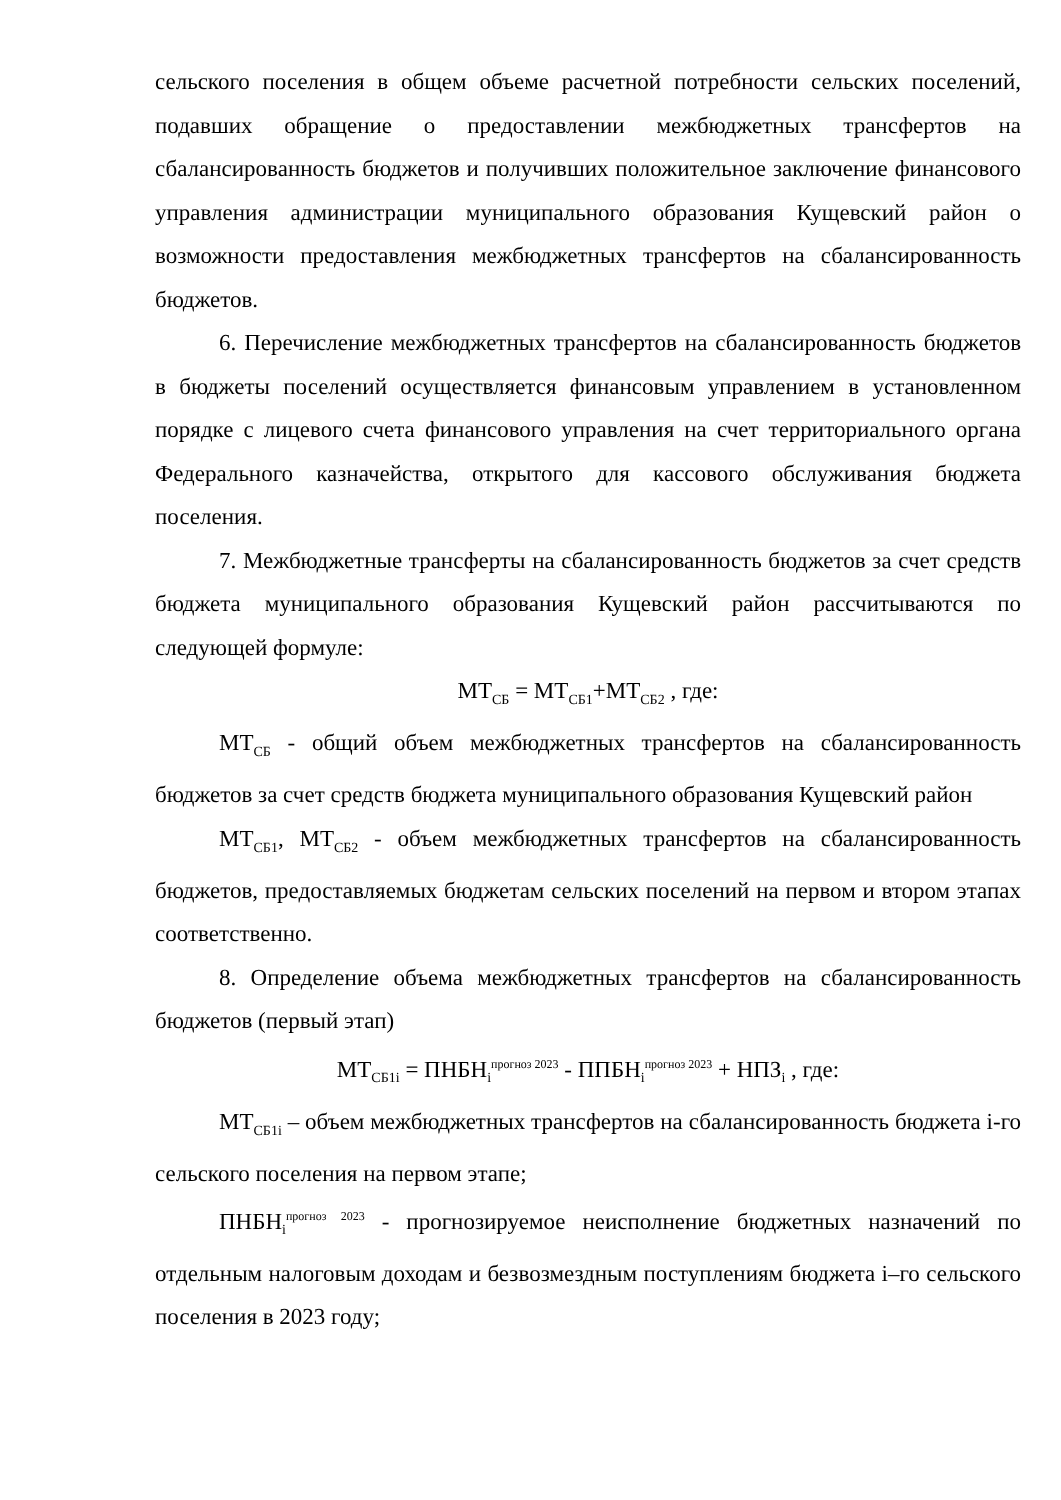сельского поселения в общем объеме расчетной потребности сельских поселений, подавших обращение о предоставлении межбюджетных трансфертов на сбалансированность бюджетов и получивших положительное заключение финансового управления администрации муниципального образования Кущевский район о возможности предоставления межбюджетных трансфертов на сбалансированность бюджетов.
6. Перечисление межбюджетных трансфертов на сбалансированность бюджетов в бюджеты поселений осуществляется финансовым управлением в установленном порядке с лицевого счета финансового управления на счет территориального органа Федерального казначейства, открытого для кассового обслуживания бюджета поселения.
7. Межбюджетные трансферты на сбалансированность бюджетов за счет средств бюджета муниципального образования Кущевский район рассчитываются по следующей формуле:
МТ<sub>СБ</sub> = МТ<sub>СБ1</sub>+МТ<sub>СБ2</sub> , где:
МТ<sub>СБ</sub> - общий объем межбюджетных трансфертов на сбалансированность бюджетов за счет средств бюджета муниципального образования Кущевский район
МТ<sub>СБ1</sub>, МТ<sub>СБ2</sub> - объем межбюджетных трансфертов на сбалансированность бюджетов, предоставляемых бюджетам сельских поселений на первом и втором этапах соответственно.
8. Определение объема межбюджетных трансфертов на сбалансированность бюджетов (первый этап)
МТ<sub>СБ1i</sub> = ПНБН<sub>i</sub><sup>прогноз 2023</sup> - ППБН<sub>i</sub><sup>прогноз 2023</sup> + НПЗ<sub>i</sub> , где:
МТ<sub>СБ1i</sub> – объем межбюджетных трансфертов на сбалансированность бюджета i-го сельского поселения на первом этапе;
ПНБН<sub>i</sub><sup>прогноз 2023</sup> - прогнозируемое неисполнение бюджетных назначений по отдельным налоговым доходам и безвозмездным поступлениям бюджета i–го сельского поселения в 2023 году;